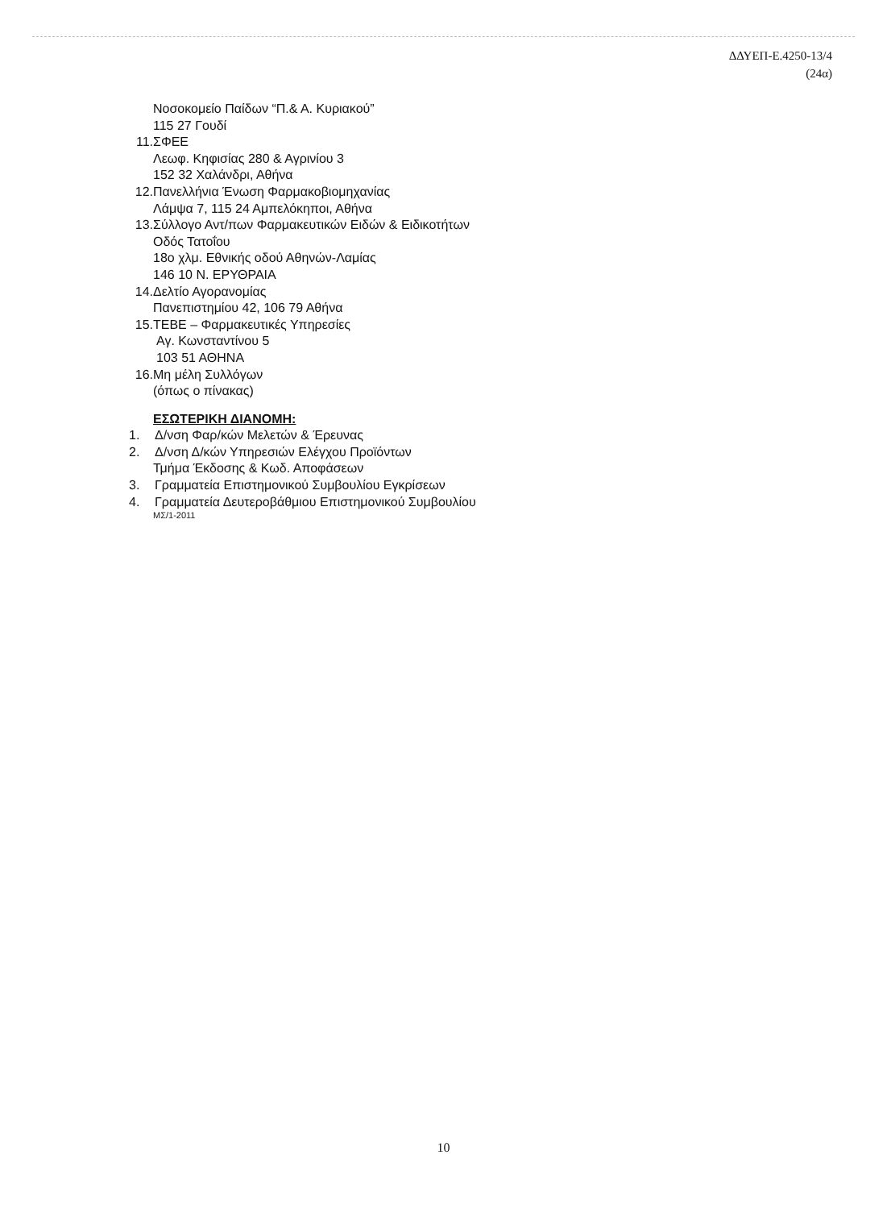ΔΔΥΕΠ-Ε.4250-13/4
(24α)
Νοσοκομείο Παίδων “Π.& Α. Κυριακού”
115 27 Γουδί
11. ΣΦΕΕ
Λεωφ. Κηφισίας 280 & Αγρινίου 3
152 32 Χαλάνδρι, Αθήνα
12. Πανελλήνια Ένωση Φαρμακοβιομηχανίας
Λάμψα 7, 115 24 Αμπελόκηποι, Αθήνα
13. Σύλλογο Αντ/πων Φαρμακευτικών Ειδών & Ειδικοτήτων
Οδός Τατοΐου
18ο χλμ. Εθνικής οδού Αθηνών-Λαμίας
146 10 Ν. ΕΡΥΘΡΑΙΑ
14. Δελτίο Αγορανομίας
Πανεπιστημίου 42, 106 79 Αθήνα
15. ΤΕΒΕ – Φαρμακευτικές Υπηρεσίες
Αγ. Κωνσταντίνου 5
103 51 ΑΘΗΝΑ
16. Μη μέλη Συλλόγων
(όπως ο πίνακας)
ΕΣΩΤΕΡΙΚΗ ΔΙΑΝΟΜΗ:
1. Δ/νση Φαρ/κών Μελετών & Έρευνας
2. Δ/νση Δ/κών Υπηρεσιών Ελέγχου Προϊόντων
Τμήμα Έκδοσης & Κωδ. Αποφάσεων
3. Γραμματεία Επιστημονικού Συμβουλίου Εγκρίσεων
4. Γραμματεία Δευτεροβάθμιου Επιστημονικού Συμβουλίου
ΜΣ/1-2011
10